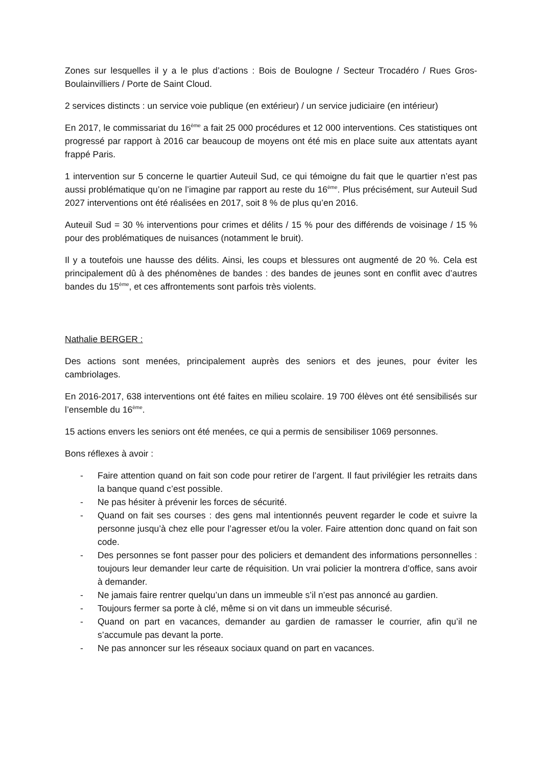Zones sur lesquelles il y a le plus d’actions : Bois de Boulogne / Secteur Trocadéro / Rues Gros-Boulainvilliers / Porte de Saint Cloud.
2 services distincts : un service voie publique (en extérieur) / un service judiciaire (en intérieur)
En 2017, le commissariat du 16<sup>ème</sup> a fait 25 000 procédures et 12 000 interventions. Ces statistiques ont progressé par rapport à 2016 car beaucoup de moyens ont été mis en place suite aux attentats ayant frappé Paris.
1 intervention sur 5 concerne le quartier Auteuil Sud, ce qui témoigne du fait que le quartier n’est pas aussi problématique qu’on ne l’imagine par rapport au reste du 16<sup>ème</sup>. Plus précisément, sur Auteuil Sud 2027 interventions ont été réalisées en 2017, soit 8 % de plus qu’en 2016.
Auteuil Sud = 30 % interventions pour crimes et délits / 15 % pour des différends de voisinage / 15 % pour des problématiques de nuisances (notamment le bruit).
Il y a toutefois une hausse des délits. Ainsi, les coups et blessures ont augmenté de 20 %. Cela est principalement dû à des phénomènes de bandes : des bandes de jeunes sont en conflit avec d’autres bandes du 15<sup>ème</sup>, et ces affrontements sont parfois très violents.
Nathalie BERGER :
Des actions sont menées, principalement auprès des seniors et des jeunes, pour éviter les cambriolages.
En 2016-2017, 638 interventions ont été faites en milieu scolaire. 19 700 élèves ont été sensibilisés sur l’ensemble du 16<sup>ème</sup>.
15 actions envers les seniors ont été menées, ce qui a permis de sensibiliser 1069 personnes.
Bons réflexes à avoir :
- Faire attention quand on fait son code pour retirer de l’argent. Il faut privilégier les retraits dans la banque quand c’est possible.
- Ne pas hésiter à prévenir les forces de sécurité.
- Quand on fait ses courses : des gens mal intentionnés peuvent regarder le code et suivre la personne jusqu’à chez elle pour l’agresser et/ou la voler. Faire attention donc quand on fait son code.
- Des personnes se font passer pour des policiers et demandent des informations personnelles : toujours leur demander leur carte de réquisition. Un vrai policier la montrera d’office, sans avoir à demander.
- Ne jamais faire rentrer quelqu’un dans un immeuble s’il n’est pas annoncé au gardien.
- Toujours fermer sa porte à clé, même si on vit dans un immeuble sécurisé.
- Quand on part en vacances, demander au gardien de ramasser le courrier, afin qu’il ne s’accumule pas devant la porte.
- Ne pas annoncer sur les réseaux sociaux quand on part en vacances.